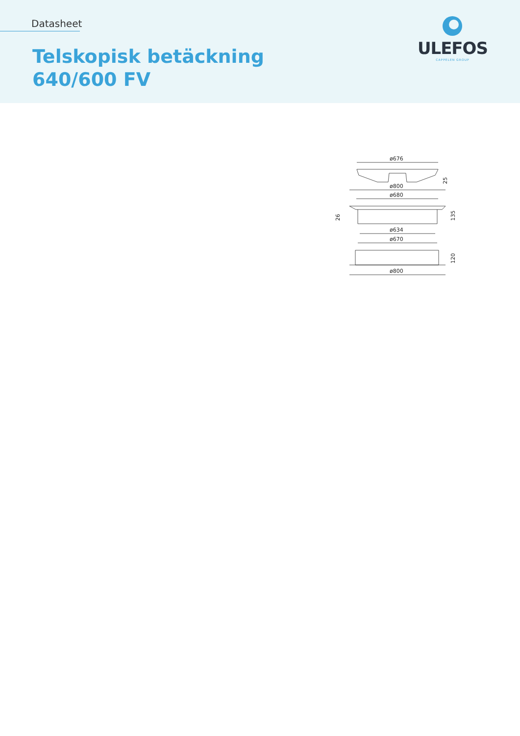Datasheet
Telskopisk betäckning
640/600 FV
ULEFOS
CAPPELEN GROUP
ø676
25
ø800
ø680
26
135
ø634
ø670
120
ø800